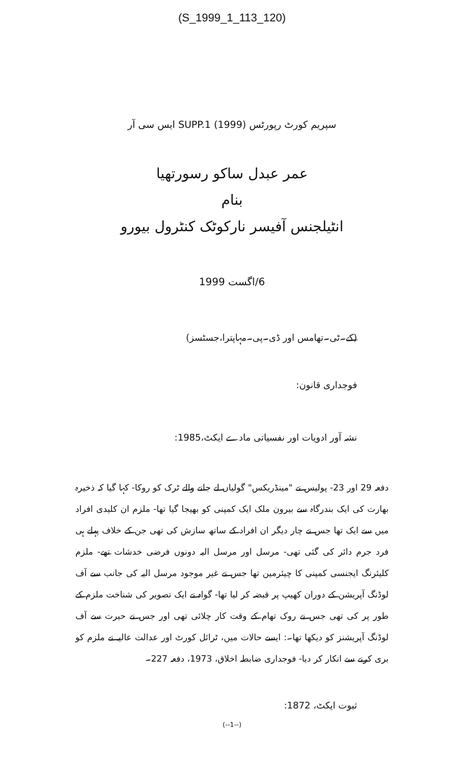(S_1999_1_113_120)
سپریم کورٹ رپورٹس (1999) SUPP.1 ایس سی آر
عمر عبدل ساکو رسورتھیا
بنام
انٹیلجنس آفیسر نارکوٹک کنٹرول بیورو
6/اگست 1999
(کے۔ٹی۔تھامس اور ڈی۔پی۔مہاپترا،جسٹسز)
فوجداری قانون:
نشہ آور ادویات اور نفسیاتی مادے ایکٹ،1985:
دفعہ 29 اور 23- پولیس نے "مینڈریکس" گولیاں لے جانے والے ٹرک کو روکا- کہا گیا کہ ذخیرہ بھارت کی ایک بندرگاہ سے بیرون ملک ایک کمپنی کو بھیجا گیا تھا- ملزم ان کلیدی افراد میں سے ایک تھا جس نے چار دیگر ان افراد کے ساتھ سازش کی تھی جن کے خلاف پہلے ہی فرد جرم دائر کی گئی تھی- مرسل اور مرسل الیہ دونوں فرضی خدشات تھے- ملزم کلیئرنگ ایجنسی کمپنی کا چیئرمین تھا جس نے غیر موجود مرسل الیہ کی جانب سے آف لوڈنگ آپریشن کے دوران کھیپ پر قبضہ کر لیا تھا- گواہ نے ایک تصویر کی شناخت ملزم کے طور پر کی تھی جس نے روک تھام کے وقت کار چلائی تھی اور جس نے حیرت سے آف لوڈنگ آپریشنز کو دیکھا تھا۔: ایسے حالات میں، ٹرائل کورٹ اور عدالت عالیہ نے ملزم کو بری کرنے سے انکار کر دیا- فوجداری ضابطہ اخلاق، 1973، دفعہ 227۔
ثبوت ایکٹ، 1872:
(--1--)